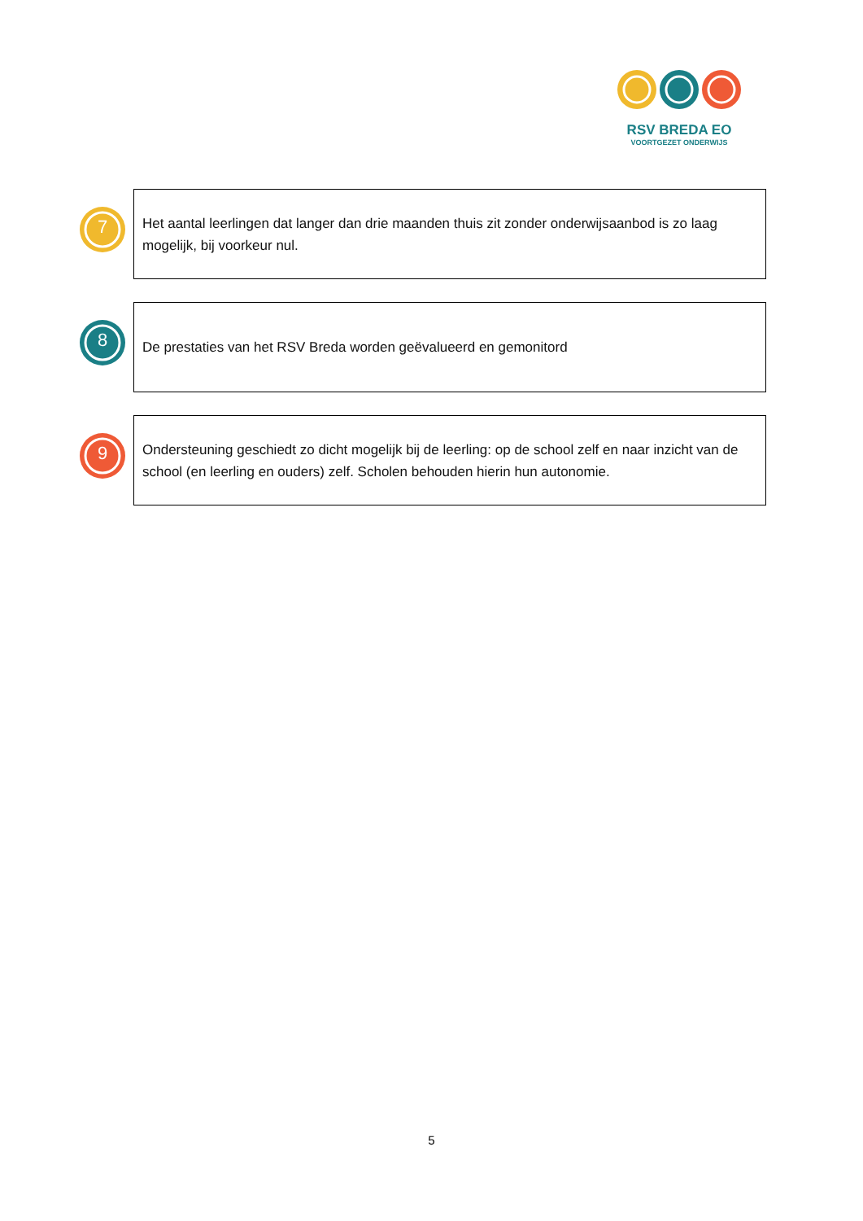RSV BREDA EO
VOORTGEZET ONDERWIJS
7
Het aantal leerlingen dat langer dan drie maanden thuis zit zonder onderwijsaanbod is zo laag mogelijk, bij voorkeur nul.
8
De prestaties van het RSV Breda worden geëvalueerd en gemonitord
9
Ondersteuning geschiedt zo dicht mogelijk bij de leerling: op de school zelf en naar inzicht van de school (en leerling en ouders) zelf. Scholen behouden hierin hun autonomie.
5